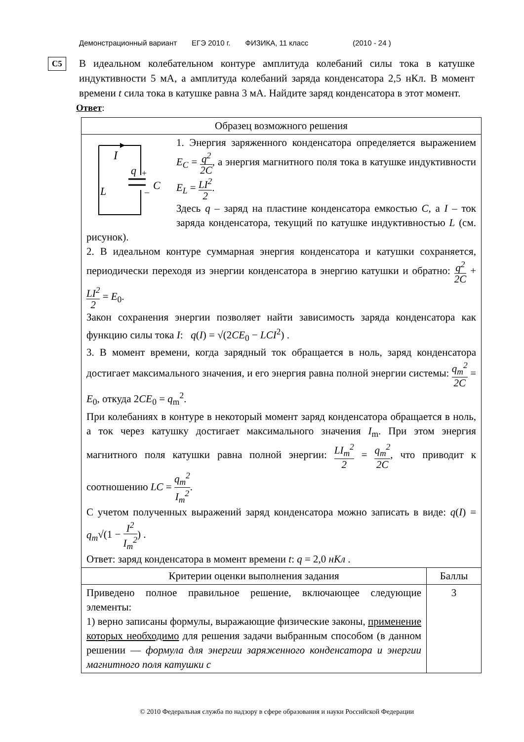Демонстрационный вариант ЕГЭ 2010 г. ФИЗИКА, 11 класс (2010 - 24 )
C5
В идеальном колебательном контуре амплитуда колебаний силы тока в катушке индуктивности 5 мА, а амплитуда колебаний заряда конденсатора 2,5 нКл. В момент времени t сила тока в катушке равна 3 мА. Найдите заряд конденсатора в этот момент.
Ответ:
| Образец возможного решения | |
| --- | --- |
| I q + – C L 1. Энергия заряженного конденсатора определяется выражением E<sub>C</sub> = q<sup>2</sup> 2C , а энергия магнитного поля тока в катушке индуктивности E<sub>L</sub> = LI<sup>2</sup> 2 . Здесь q – заряд на пластине конденсатора емкостью C , а I – ток заряда конденсатора, текущий по катушке индуктивностью L (см. рисунок). 2. В идеальном контуре суммарная энергия конденсатора и катушки сохраняется, периодически переходя из энергии конденсатора в энергию катушки и обратно: q<sup>2</sup> 2C + LI<sup>2</sup> 2 = E<sub>0</sub>. Закон сохранения энергии позволяет найти зависимость заряда конденсатора как функцию силы тока I : q ( I ) = √(2 CE<sub>0</sub> − LCI<sup>2</sup>) . 3. В момент времени, когда зарядный ток обращается в ноль, заряд конденсатора достигает максимального значения, и его энергия равна полной энергии системы: q<sub>m</sub><sup>2</sup> 2C = E<sub>0</sub>, откуда 2 CE<sub>0</sub> = q<sub>m</sub><sup>2</sup>. При колебаниях в контуре в некоторый момент заряд конденсатора обращается в ноль, а ток через катушку достигает максимального значения I<sub>m</sub>. При этом энергия магнитного поля катушки равна полной энергии: LI<sub>m</sub><sup>2</sup> 2 = q<sub>m</sub><sup>2</sup> 2C , что приводит к соотношению LC = q<sub>m</sub><sup>2</sup> I<sub>m</sub><sup>2</sup> . С учетом полученных выражений заряд конденсатора можно записать в виде: q ( I ) = q<sub>m</sub> √(1 − I<sup>2</sup> I<sub>m</sub><sup>2</sup> ) . Ответ: заряд конденсатора в момент времени t : q = 2,0 нКл . | |
| Критерии оценки выполнения задания | Баллы |
| Приведено полное правильное решение, включающее следующие элементы: 1) верно записаны формулы, выражающие физические законы, применение которых необходимо для решения задачи выбранным способом (в данном решении — формула для энергии заряженного конденсатора и энергии магнитного поля катушки с | 3 |
© 2010 Федеральная служба по надзору в сфере образования и науки Российской Федерации